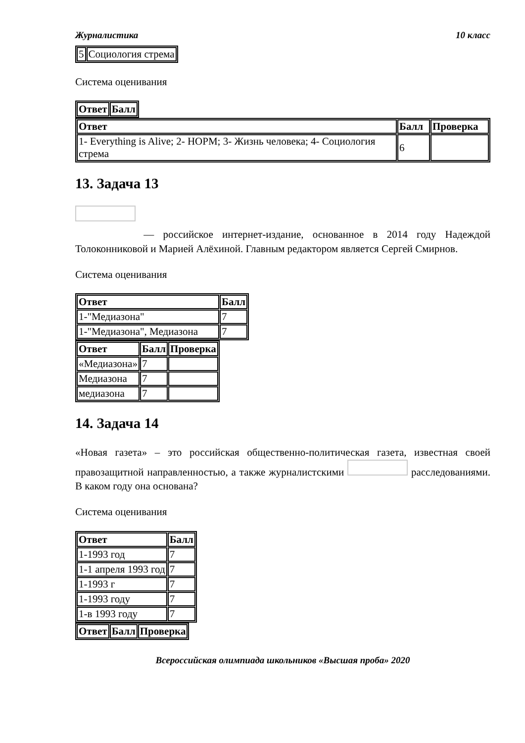Журналистика 10 класс
| 5 | Социология стрема |
Система оценивания
| Ответ | Балл |
| --- | --- |
| Ответ | Балл | Проверка |
| --- | --- | --- |
| 1- Everything is Alive; 2- НОРМ; 3- Жизнь человека; 4- Социология стрема | 6 | |
13. Задача 13
— российское интернет-издание, основанное в 2014 году Надеждой Толоконниковой и Марией Алёхиной. Главным редактором является Сергей Смирнов.
Система оценивания
| Ответ | Балл |
| --- | --- |
| 1-"Медиазона" | 7 |
| 1-"Медиазона", Медиазона | 7 |
| Ответ | Балл | Проверка |
| --- | --- | --- |
| «Медиазона» | 7 | |
| Медиазона | 7 | |
| медиазона | 7 | |
14. Задача 14
«Новая газета» – это российская общественно-политическая газета, известная своей правозащитной направленностью, а также журналистскими расследованиями. В каком году она основана?
Система оценивания
| Ответ | Балл |
| --- | --- |
| 1-1993 год | 7 |
| 1-1 апреля 1993 год | 7 |
| 1-1993 г | 7 |
| 1-1993 году | 7 |
| 1-в 1993 году | 7 |
| Ответ | Балл | Проверка |
| --- | --- | --- |
Всероссийская олимпиада школьников «Высшая проба» 2020